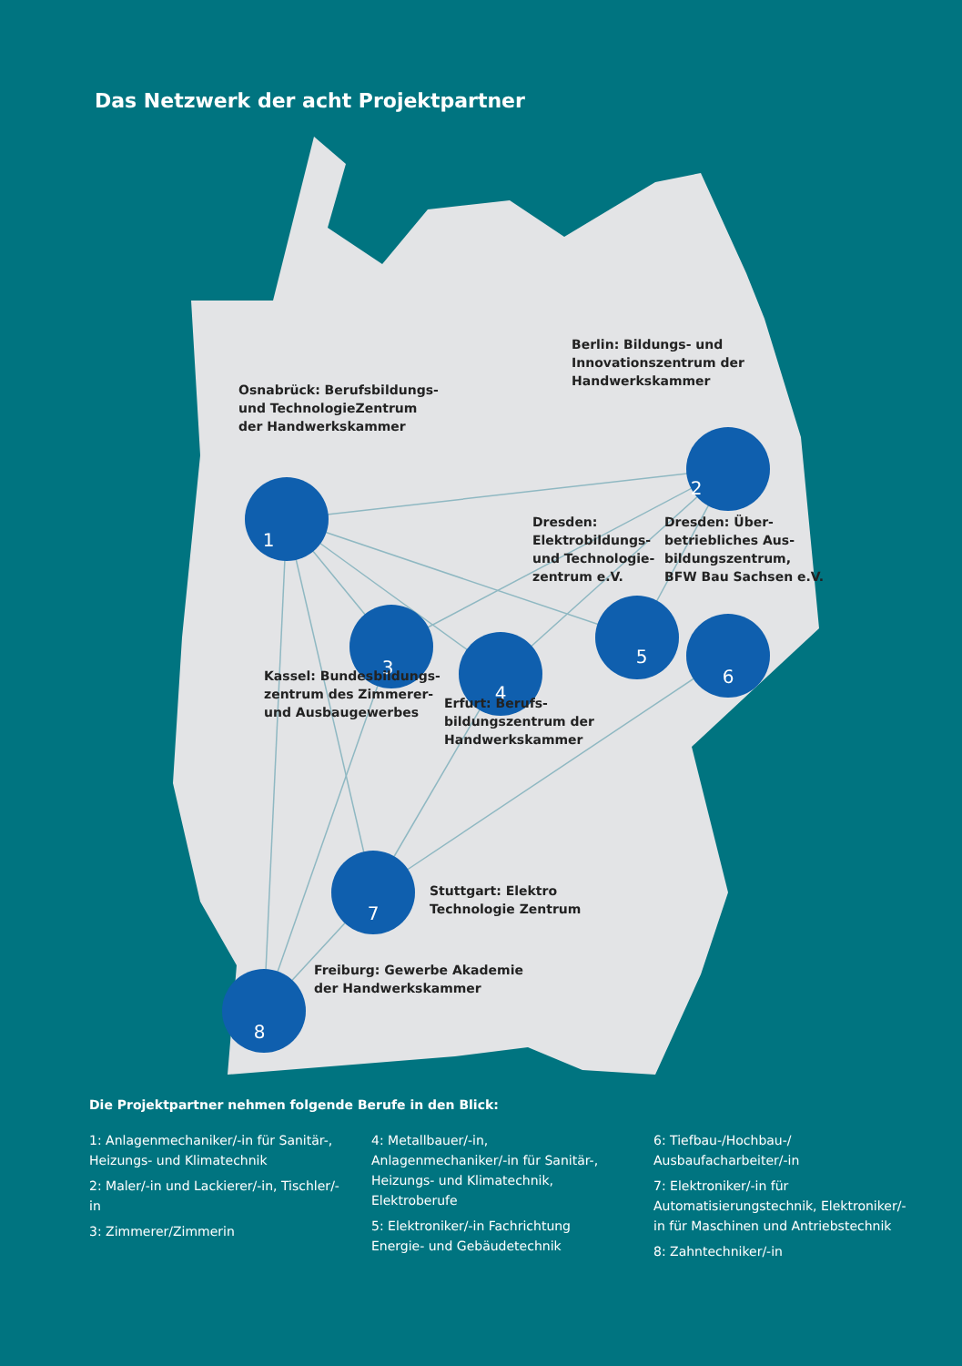1
2
3
4
5
6
7
8
Das Netzwerk der acht Projektpartner
Osnabrück: Berufsbildungs-
und TechnologieZentrum
der Handwerkskammer
Berlin: Bildungs- und
Innovationszentrum der
Handwerkskammer
Dresden:
Elektrobildungs-
und Technologie-
zentrum e.V.
Dresden: Über-
betriebliches Aus-
bildungszentrum,
BFW Bau Sachsen e.V.
Kassel: Bundesbildungs-
zentrum des Zimmerer-
und Ausbaugewerbes
Erfurt: Berufs-
bildungszentrum der
Handwerkskammer
Stuttgart: Elektro
Technologie Zentrum
Freiburg: Gewerbe Akademie
der Handwerkskammer
Die Projektpartner nehmen folgende Berufe in den Blick:
1: Anlagenmechaniker/-in für Sanitär-, Heizungs- und Klimatechnik
2: Maler/-in und Lackierer/-in, Tischler/-in
3: Zimmerer/Zimmerin
4: Metallbauer/-in, Anlagenmechaniker/-in für Sanitär-, Heizungs- und Klimatechnik, Elektroberufe
5: Elektroniker/-in Fachrichtung Energie- und Gebäudetechnik
6: Tiefbau-/Hochbau-/ Ausbaufacharbeiter/-in
7: Elektroniker/-in für Automatisierungstechnik, Elektroniker/-in für Maschinen und Antriebstechnik
8: Zahntechniker/-in